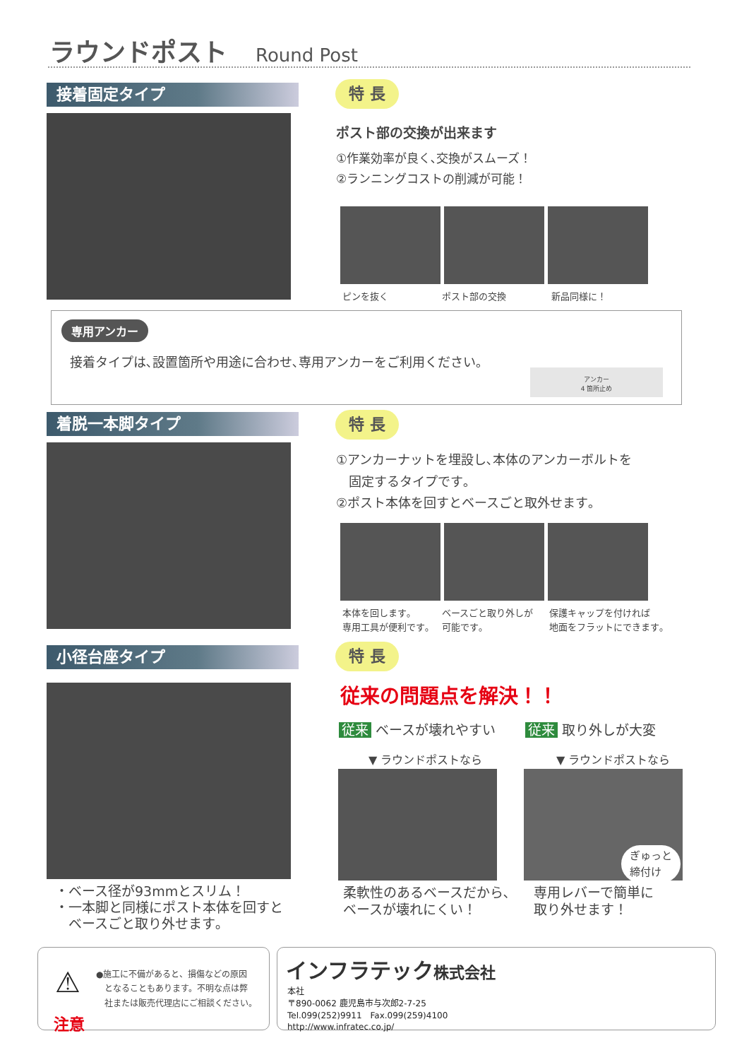ラウンドポスト Round Post
接着固定タイプ 特 長
ポスト部の交換が出来ます
①作業効率が良く､交換がスムーズ！
②ランニングコストの削減が可能！
ピンを抜く ポスト部の交換 新品同様に！
専用アンカー
接着タイプは､設置箇所や用途に合わせ､専用アンカーをご利用ください｡
アンカー
4 箇所止め
着脱一本脚タイプ 特 長
①アンカーナットを埋設し､本体のアンカーボルトを
　固定するタイプです｡
②ポスト本体を回すとベースごと取外せます｡
本体を回します｡
専用工具が便利です｡
ベースごと取り外しが
可能です｡
保護キャップを付ければ
地面をフラットにできます｡
小径台座タイプ
・ベース径が93mmとスリム！
・一本脚と同様にポスト本体を回すと
　ベースごと取り外せます｡
特 長
従来の問題点を解決！！
従来 ベースが壊れやすい 従来 取り外しが大変
▼ ラウンドポストなら ▼ ラウンドポストなら
柔軟性のあるベースだから､
ベースが壊れにくい！
専用レバーで簡単に
取り外せます！
ぎゅっと
締付け
注意
⚠
●施工に不備があると、損傷などの原因
　となることもあります。不明な点は弊
　社または販売代理店にご相談ください。
インフラテック株式会社
本社
〒890-0062 鹿児島市与次郎2-7-25
Tel.099(252)9911　Fax.099(259)4100
http://www.infratec.co.jp/